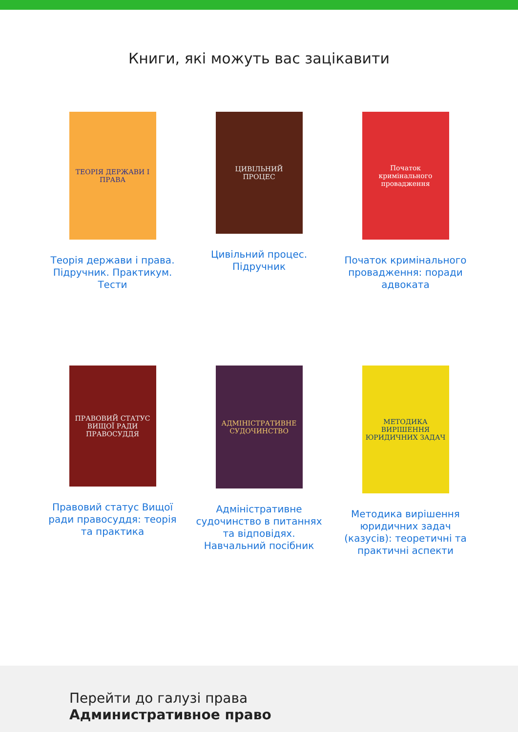Книги, які можуть вас зацікавити
ТЕОРІЯ ДЕРЖАВИ І ПРАВА
Теорія держави і права. Підручник. Практикум. Тести
ЦИВІЛЬНИЙ ПРОЦЕС
Цивільний процес. Підручник
Початок кримінального провадження
Початок кримінального провадження: поради адвоката
ПРАВОВИЙ СТАТУС ВИЩОЇ РАДИ ПРАВОСУДДЯ
Правовий статус Вищої ради правосуддя: теорія та практика
АДМІНІСТРАТИВНЕ СУДОЧИНСТВО
Адміністративне судочинство в питаннях та відповідях. Навчальний посібник
МЕТОДИКА ВИРІШЕННЯ ЮРИДИЧНИХ ЗАДАЧ
Методика вирішення юридичних задач (казусів): теоретичні та практичні аспекти
Перейти до галузі права
Административное право